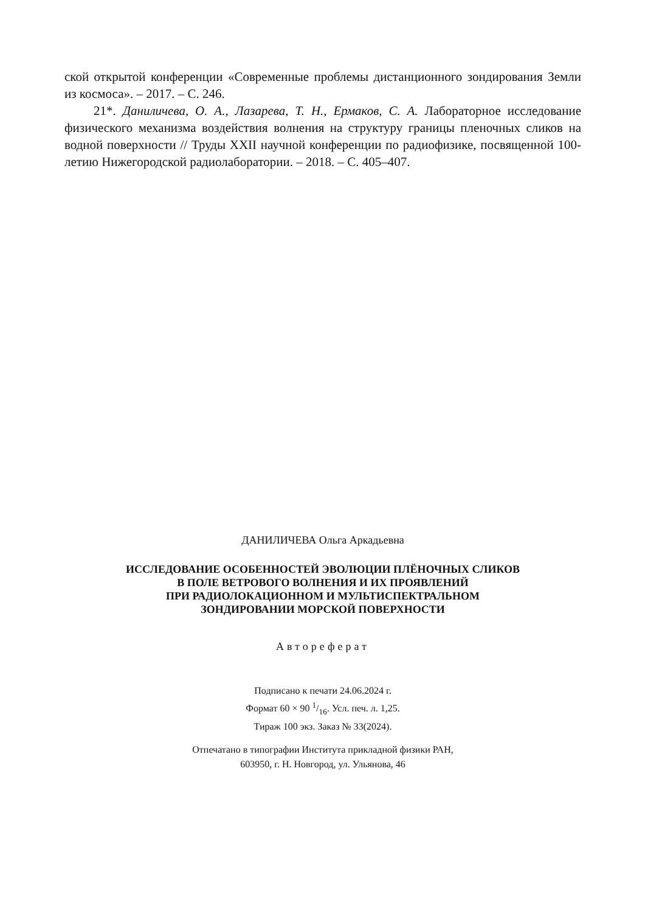ской открытой конференции «Современные проблемы дистанционного зондирования Земли из космоса». – 2017. – С. 246.
21*. Даниличева, О. А., Лазарева, Т. Н., Ермаков, С. А. Лабораторное исследование физического механизма воздействия волнения на структуру границы пленочных сликов на водной поверхности // Труды XXII научной конференции по радиофизике, посвященной 100-летию Нижегородской радиолаборатории. – 2018. – С. 405–407.
ДАНИЛИЧЕВА Ольга Аркадьевна
ИССЛЕДОВАНИЕ ОСОБЕННОСТЕЙ ЭВОЛЮЦИИ ПЛЁНОЧНЫХ СЛИКОВ
В ПОЛЕ ВЕТРОВОГО ВОЛНЕНИЯ И ИХ ПРОЯВЛЕНИЙ
ПРИ РАДИОЛОКАЦИОННОМ И МУЛЬТИСПЕКТРАЛЬНОМ
ЗОНДИРОВАНИИ МОРСКОЙ ПОВЕРХНОСТИ
Автореферат
Подписано к печати 24.06.2024 г.
Формат 60 × 90 1/16. Усл. печ. л. 1,25.
Тираж 100 экз. Заказ № 33(2024).
Отпечатано в типографии Института прикладной физики РАН,
603950, г. Н. Новгород, ул. Ульянова, 46